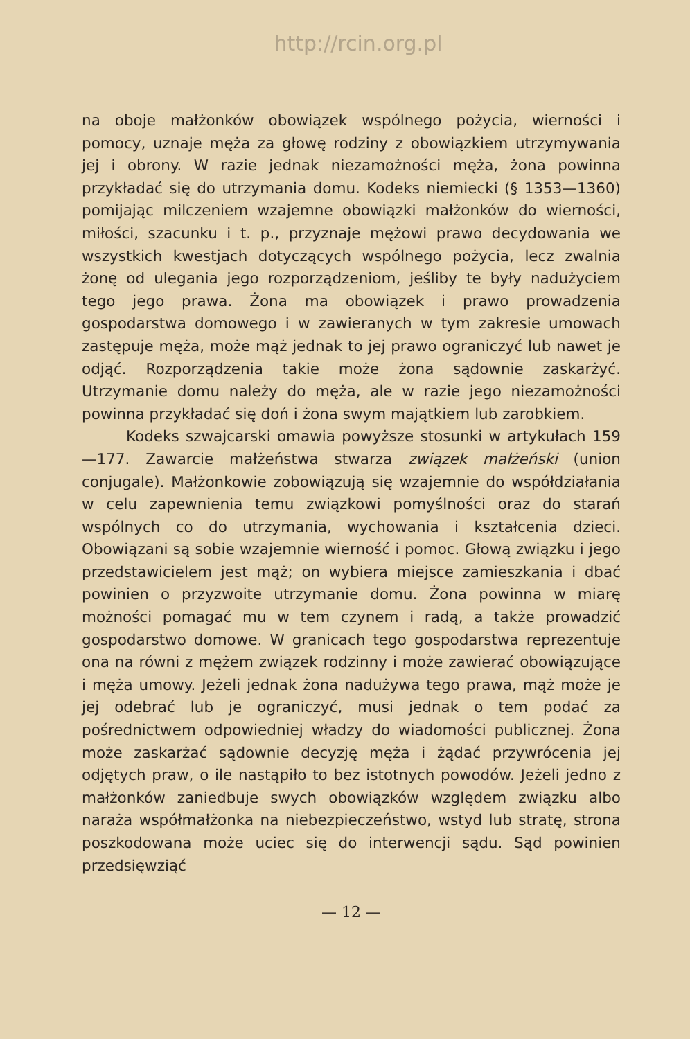http://rcin.org.pl
na oboje małżonków obowiązek wspólnego pożycia, wierności i pomocy, uznaje męża za głowę rodziny z obowiązkiem utrzymywania jej i obrony. W razie jednak niezamożności męża, żona powinna przykładać się do utrzymania domu. Kodeks niemiecki (§ 1353—1360) pomijając milczeniem wzajemne obowiązki małżonków do wierności, miłości, szacunku i t. p., przyznaje mężowi prawo decydowania we wszystkich kwestjach dotyczących wspólnego pożycia, lecz zwalnia żonę od ulegania jego rozporządzeniom, jeśliby te były nadużyciem tego jego prawa. Żona ma obowiązek i prawo prowadzenia gospodarstwa domowego i w zawieranych w tym zakresie umowach zastępuje męża, może mąż jednak to jej prawo ograniczyć lub nawet je odjąć. Rozporządzenia takie może żona sądownie zaskarżyć. Utrzymanie domu należy do męża, ale w razie jego niezamożności powinna przykładać się doń i żona swym majątkiem lub zarobkiem.
Kodeks szwajcarski omawia powyższe stosunki w artykułach 159—177. Zawarcie małżeństwa stwarza związek małżeński (union conjugale). Małżonkowie zobowiązują się wzajemnie do współdziałania w celu zapewnienia temu związkowi pomyślności oraz do starań wspólnych co do utrzymania, wychowania i kształcenia dzieci. Obowiązani są sobie wzajemnie wierność i pomoc. Głową związku i jego przedstawicielem jest mąż; on wybiera miejsce zamieszkania i dbać powinien o przyzwoite utrzymanie domu. Żona powinna w miarę możności pomagać mu w tem czynem i radą, a także prowadzić gospodarstwo domowe. W granicach tego gospodarstwa reprezentuje ona na równi z mężem związek rodzinny i może zawierać obowiązujące i męża umowy. Jeżeli jednak żona nadużywa tego prawa, mąż może je jej odebrać lub je ograniczyć, musi jednak o tem podać za pośrednictwem odpowiedniej władzy do wiadomości publicznej. Żona może zaskarżać sądownie decyzję męża i żądać przywrócenia jej odjętych praw, o ile nastąpiło to bez istotnych powodów. Jeżeli jedno z małżonków zaniedbuje swych obowiązków względem związku albo naraża współmałżonka na niebezpieczeństwo, wstyd lub stratę, strona poszkodowana może uciec się do interwencji sądu. Sąd powinien przedsięwziąć
— 12 —